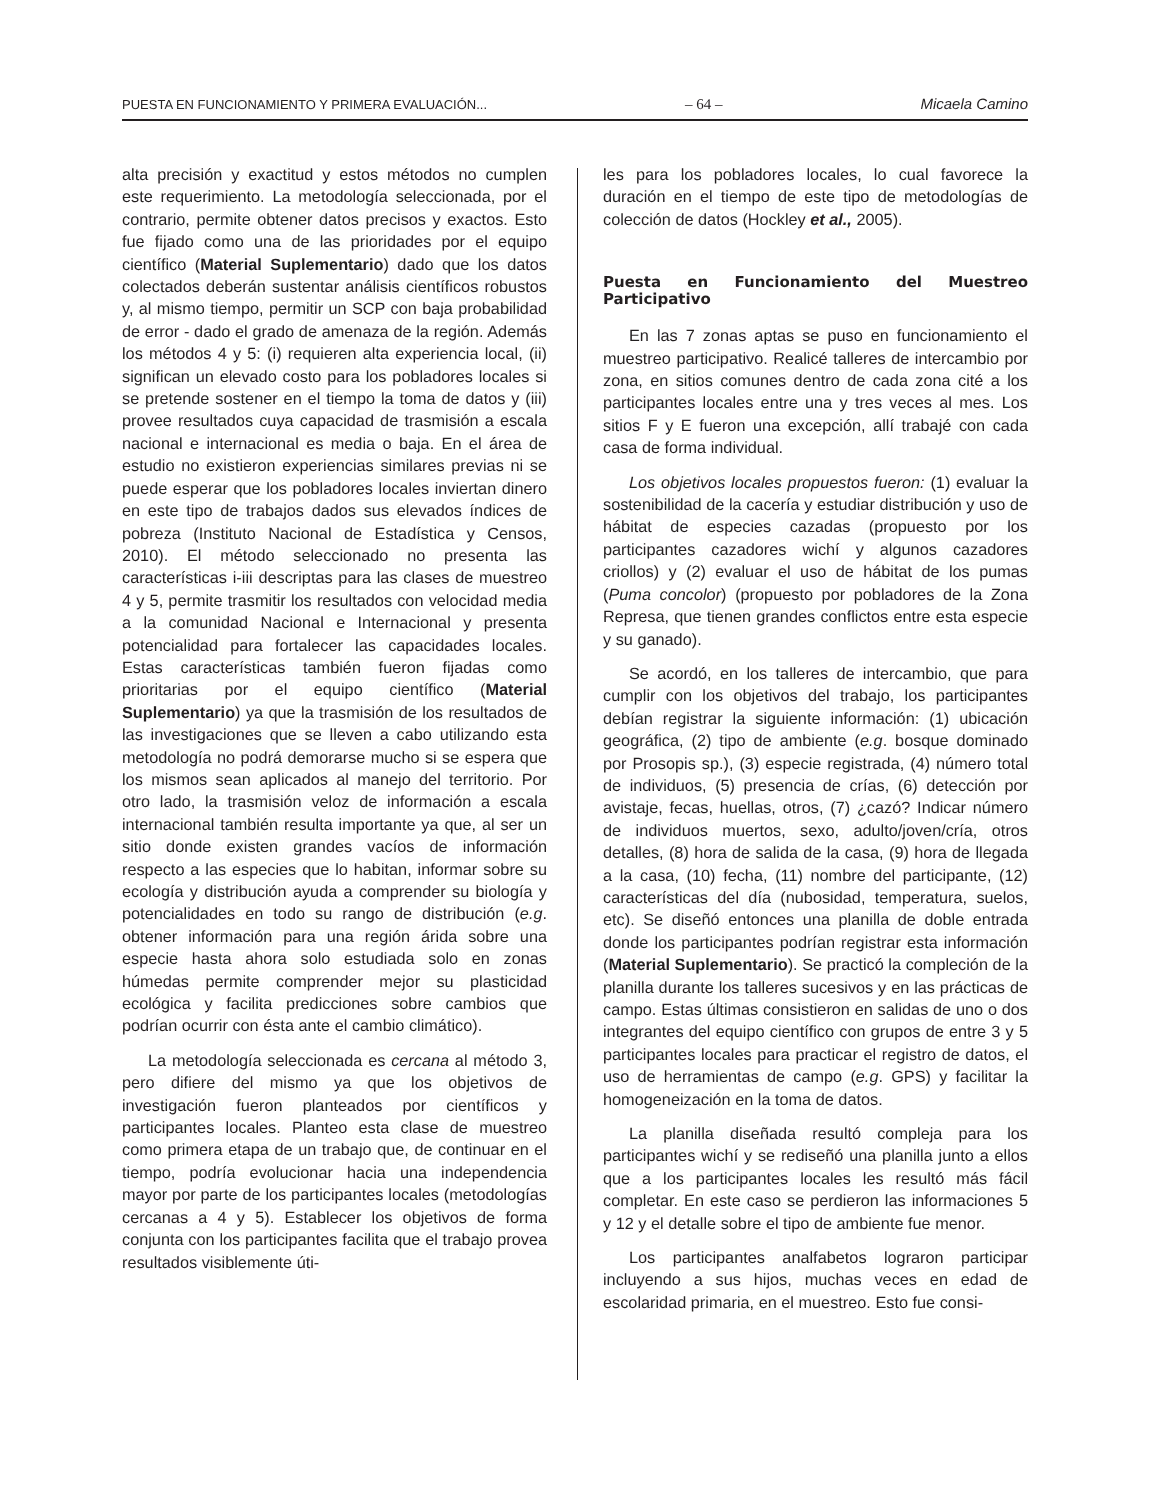PUESTA EN FUNCIONAMIENTO Y PRIMERA EVALUACIÓN... – 64 – Micaela Camino
alta precisión y exactitud y estos métodos no cumplen este requerimiento. La metodología seleccionada, por el contrario, permite obtener datos precisos y exactos. Esto fue fijado como una de las prioridades por el equipo científico (Material Suplementario) dado que los datos colectados deberán sustentar análisis científicos robustos y, al mismo tiempo, permitir un SCP con baja probabilidad de error - dado el grado de amenaza de la región. Además los métodos 4 y 5: (i) requieren alta experiencia local, (ii) significan un elevado costo para los pobladores locales si se pretende sostener en el tiempo la toma de datos y (iii) provee resultados cuya capacidad de trasmisión a escala nacional e internacional es media o baja. En el área de estudio no existieron experiencias similares previas ni se puede esperar que los pobladores locales inviertan dinero en este tipo de trabajos dados sus elevados índices de pobreza (Instituto Nacional de Estadística y Censos, 2010). El método seleccionado no presenta las características i-iii descriptas para las clases de muestreo 4 y 5, permite trasmitir los resultados con velocidad media a la comunidad Nacional e Internacional y presenta potencialidad para fortalecer las capacidades locales. Estas características también fueron fijadas como prioritarias por el equipo científico (Material Suplementario) ya que la trasmisión de los resultados de las investigaciones que se lleven a cabo utilizando esta metodología no podrá demorarse mucho si se espera que los mismos sean aplicados al manejo del territorio. Por otro lado, la trasmisión veloz de información a escala internacional también resulta importante ya que, al ser un sitio donde existen grandes vacíos de información respecto a las especies que lo habitan, informar sobre su ecología y distribución ayuda a comprender su biología y potencialidades en todo su rango de distribución (e.g. obtener información para una región árida sobre una especie hasta ahora solo estudiada solo en zonas húmedas permite comprender mejor su plasticidad ecológica y facilita predicciones sobre cambios que podrían ocurrir con ésta ante el cambio climático).
La metodología seleccionada es cercana al método 3, pero difiere del mismo ya que los objetivos de investigación fueron planteados por científicos y participantes locales. Planteo esta clase de muestreo como primera etapa de un trabajo que, de continuar en el tiempo, podría evolucionar hacia una independencia mayor por parte de los participantes locales (metodologías cercanas a 4 y 5). Establecer los objetivos de forma conjunta con los participantes facilita que el trabajo provea resultados visiblemente úti-
les para los pobladores locales, lo cual favorece la duración en el tiempo de este tipo de metodologías de colección de datos (Hockley et al., 2005).
Puesta en Funcionamiento del Muestreo Participativo
En las 7 zonas aptas se puso en funcionamiento el muestreo participativo. Realicé talleres de intercambio por zona, en sitios comunes dentro de cada zona cité a los participantes locales entre una y tres veces al mes. Los sitios F y E fueron una excepción, allí trabajé con cada casa de forma individual.
Los objetivos locales propuestos fueron: (1) evaluar la sostenibilidad de la cacería y estudiar distribución y uso de hábitat de especies cazadas (propuesto por los participantes cazadores wichí y algunos cazadores criollos) y (2) evaluar el uso de hábitat de los pumas (Puma concolor) (propuesto por pobladores de la Zona Represa, que tienen grandes conflictos entre esta especie y su ganado).
Se acordó, en los talleres de intercambio, que para cumplir con los objetivos del trabajo, los participantes debían registrar la siguiente información: (1) ubicación geográfica, (2) tipo de ambiente (e.g. bosque dominado por Prosopis sp.), (3) especie registrada, (4) número total de individuos, (5) presencia de crías, (6) detección por avistaje, fecas, huellas, otros, (7) ¿cazó? Indicar número de individuos muertos, sexo, adulto/joven/cría, otros detalles, (8) hora de salida de la casa, (9) hora de llegada a la casa, (10) fecha, (11) nombre del participante, (12) características del día (nubosidad, temperatura, suelos, etc). Se diseñó entonces una planilla de doble entrada donde los participantes podrían registrar esta información (Material Suplementario). Se practicó la compleción de la planilla durante los talleres sucesivos y en las prácticas de campo. Estas últimas consistieron en salidas de uno o dos integrantes del equipo científico con grupos de entre 3 y 5 participantes locales para practicar el registro de datos, el uso de herramientas de campo (e.g. GPS) y facilitar la homogeneización en la toma de datos.
La planilla diseñada resultó compleja para los participantes wichí y se rediseñó una planilla junto a ellos que a los participantes locales les resultó más fácil completar. En este caso se perdieron las informaciones 5 y 12 y el detalle sobre el tipo de ambiente fue menor.
Los participantes analfabetos lograron participar incluyendo a sus hijos, muchas veces en edad de escolaridad primaria, en el muestreo. Esto fue consi-